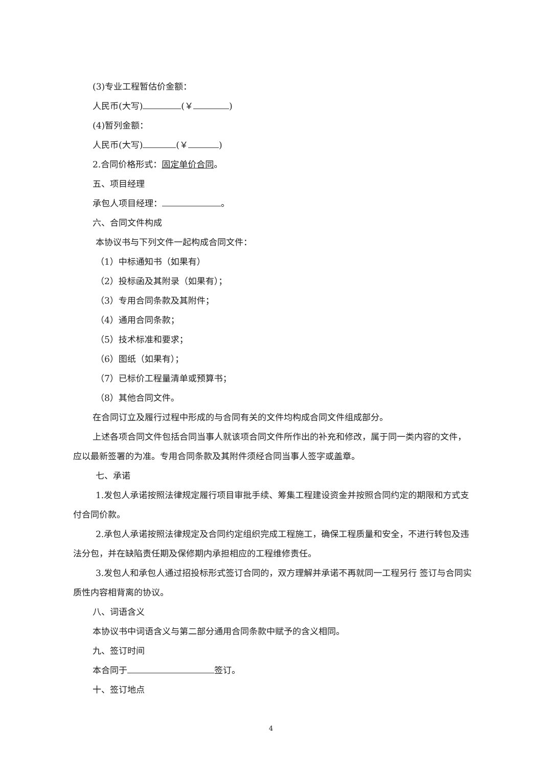(3)专业工程暂估价金额：
人民币(大写) (￥ )
(4)暂列金额：
人民币(大写) (￥ )
2.合同价格形式：固定单价合同。
五、项目经理
承包人项目经理： 。
六、合同文件构成
本协议书与下列文件一起构成合同文件：
（1）中标通知书（如果有）
（2）投标函及其附录（如果有）；
（3）专用合同条款及其附件；
（4）通用合同条款；
（5）技术标准和要求；
（6）图纸（如果有）；
（7）已标价工程量清单或预算书；
（8）其他合同文件。
在合同订立及履行过程中形成的与合同有关的文件均构成合同文件组成部分。
上述各项合同文件包括合同当事人就该项合同文件所作出的补充和修改，属于同一类内容的文件，应以最新签署的为准。专用合同条款及其附件须经合同当事人签字或盖章。
七、承诺
1.发包人承诺按照法律规定履行项目审批手续、筹集工程建设资金并按照合同约定的期限和方式支付合同价款。
2.承包人承诺按照法律规定及合同约定组织完成工程施工，确保工程质量和安全，不进行转包及违法分包，并在缺陷责任期及保修期内承担相应的工程维修责任。
3.发包人和承包人通过招投标形式签订合同的，双方理解并承诺不再就同一工程另行 签订与合同实质性内容相背离的协议。
八、词语含义
本协议书中词语含义与第二部分通用合同条款中赋予的含义相同。
九、签订时间
本合同于 签订。
十、签订地点
4